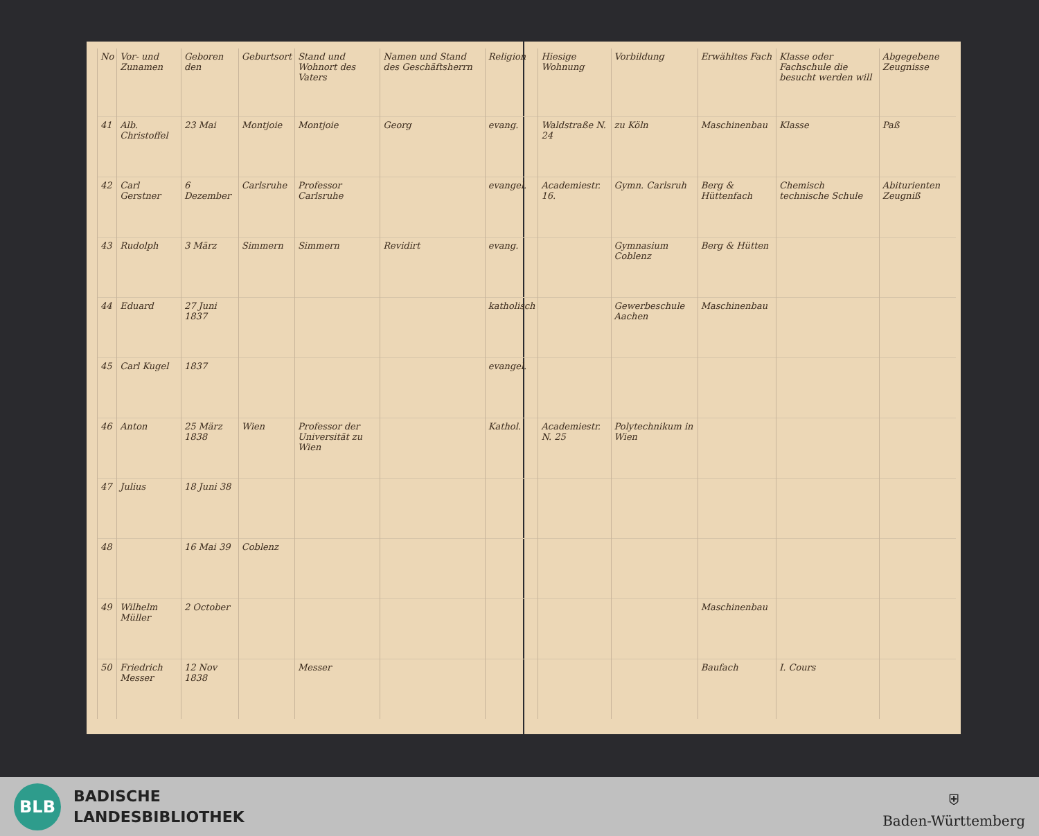| No | Vor- und Zunamen | Geboren den | Geburtsort | Stand und Wohnort des Vaters | Namen und Stand des Geschäftsherrn | Religion | Hiesige Wohnung | Vorbildung | Erwähltes Fach | Klasse oder Fachschule die besucht werden will | Abgegebene Zeugnisse |
| --- | --- | --- | --- | --- | --- | --- | --- | --- | --- | --- | --- |
| 41 | Alb. Christoffel | 23 Mai | Montjoie | Montjoie | Georg | evang. | Waldstraße N. 24 | zu Köln | Maschinenbau | Klasse | Paß |
| 42 | Carl Gerstner | 6 Dezember | Carlsruhe | Professor Carlsruhe | | evangel. | Academiestr. 16. | Gymn. Carlsruh | Berg & Hüttenfach | Chemisch technische Schule | Abiturienten Zeugniß |
| 43 | Rudolph | 3 März | Simmern | Simmern | Revidirt | evang. | | Gymnasium Coblenz | Berg & Hütten | | |
| 44 | Eduard | 27 Juni 1837 | | | | katholisch | | Gewerbeschule Aachen | Maschinenbau | | |
| 45 | Carl Kugel | 1837 | | | | evangel. | | | | | |
| 46 | Anton | 25 März 1838 | Wien | Professor der Universität zu Wien | | Kathol. | Academiestr. N. 25 | Polytechnikum in Wien | | | |
| 47 | Julius | 18 Juni 38 | | | | | | | | | |
| 48 | | 16 Mai 39 | Coblenz | | | | | | | | |
| 49 | Wilhelm Müller | 2 October | | | | | | | Maschinenbau | | |
| 50 | Friedrich Messer | 12 Nov 1838 | | Messer | | | | | Baufach | I. Cours | |
BLB
BADISCHE
LANDESBIBLIOTHEK
⛨
Baden-Württemberg